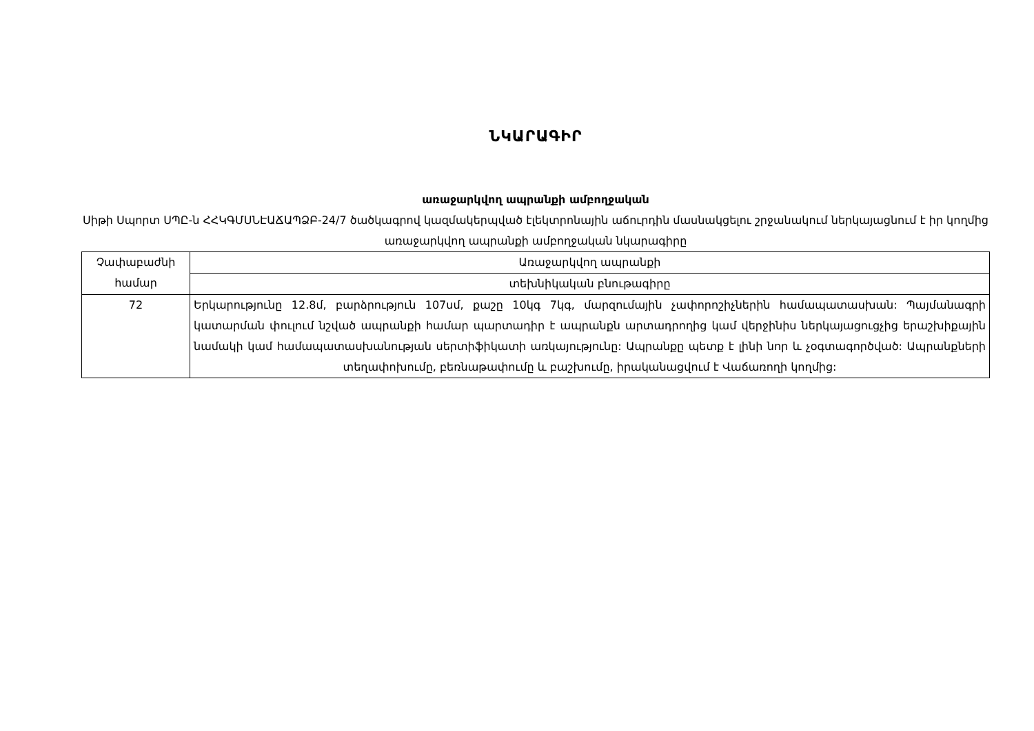ՆԿԱՐԱԳԻՐ
առաջարկվող ապրանքի ամբողջական
Սիթի Սպորտ ՍՊԸ-ն ՀՀԿԳՄՍՆԷԱՃԱՊՁԲ-24/7 ծածկագրով կազմակերպված էլեկտրոնային աճուրդին մասնակցելու շրջանակում ներկայացնում է իր կողմից առաջարկվող ապրանքի ամբողջական նկարագիրը
| Չափաբաժնի համար | Առաջարկվող ապրանքի |
| | տեխնիկական բնութագիրը |
| 72 | Երկարությունը 12.8մ, բարձրություն 107սմ, քաշը 10կգ 7կգ, մարզումային չափորոշիչներին համապատասխան: Պայմանագրի կատարման փուլում նշված ապրանքի համար պարտադիր է ապրանքն արտադրողից կամ վերջինիս ներկայացուցչից երաշխիքային նամակի կամ համապատասխանության սերտիֆիկատի առկայությունը: Ապրանքը պետք է լինի նոր և չօգտագործված: Ապրանքների տեղափոխումը, բեռնաթափումը և բաշխումը, իրականացվում է Վաճառողի կողմից: |